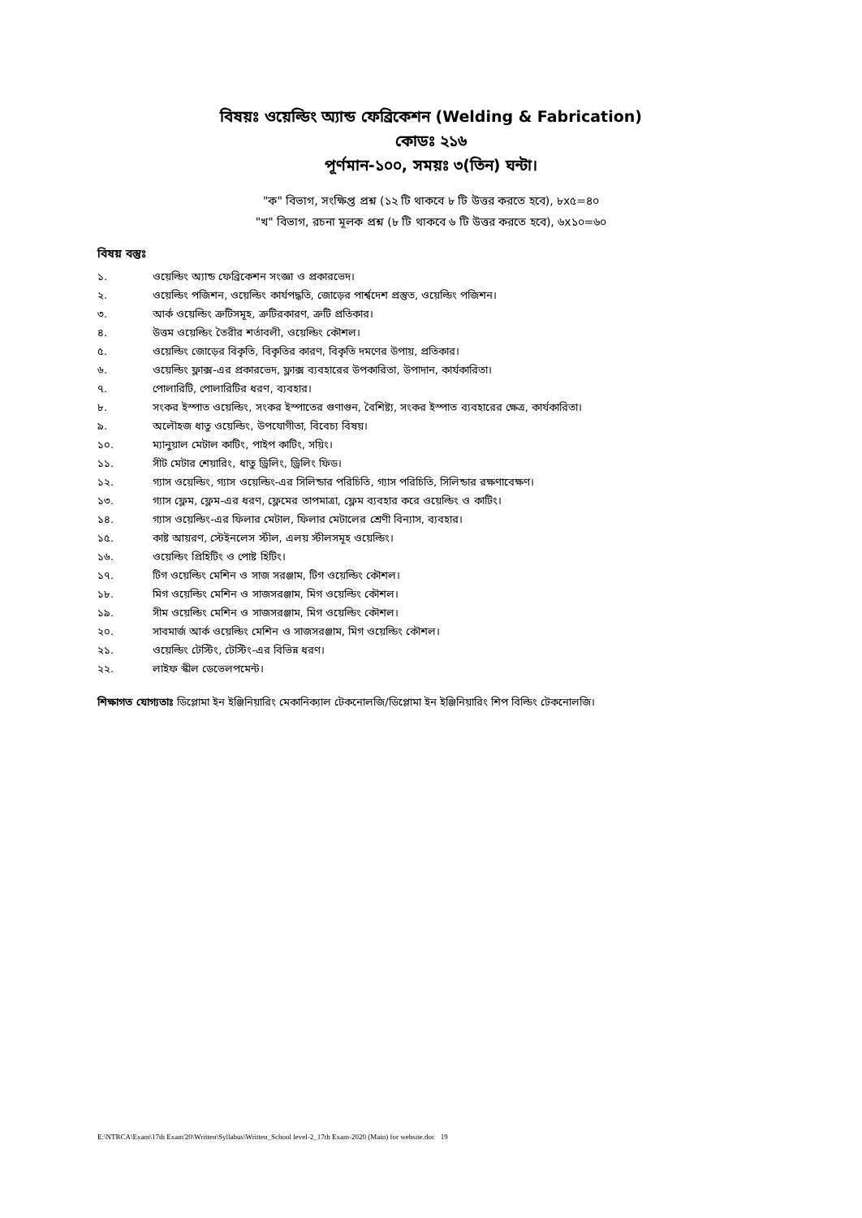বিষয়ঃ ওয়েল্ডিং অ্যান্ড ফেব্রিকেশন (Welding & Fabrication)
কোডঃ ২১৬
পূর্ণমান-১০০, সময়ঃ ৩(তিন) ঘন্টা।
"ক" বিভাগ, সংক্ষিপ্ত প্রশ্ন (১২ টি থাকবে ৮ টি উত্তর করতে হবে), ৮x৫=৪০
"খ" বিভাগ, রচনা মূলক প্রশ্ন (৮ টি থাকবে ৬ টি উত্তর করতে হবে), ৬x১০=৬০
বিষয় বস্তুঃ
১. ওয়েল্ডিং অ্যান্ড ফেব্রিকেশন সংজ্ঞা ও প্রকারভেদ।
২. ওয়েল্ডিং পজিশন, ওয়েল্ডিং কার্যপদ্ধতি, জোড়ের পার্শ্বদেশ প্রস্তুত, ওয়েল্ডিং পজিশন।
৩. আর্ক ওয়েল্ডিং ত্রুটিসমূহ, ত্রুটিরকারণ, ত্রুটি প্রতিকার।
৪. উত্তম ওয়েল্ডিং তৈরীর শর্তাবলী, ওয়েল্ডিং কৌশল।
৫. ওয়েল্ডিং জোড়ের বিকৃতি, বিকৃতির কারণ, বিকৃতি দমণের উপায়, প্রতিকার।
৬. ওয়েল্ডিং ফ্লাক্স-এর প্রকারভেদ, ফ্লাক্স ব্যবহারের উপকারিতা, উপাদান, কার্যকারিতা।
৭. পোলারিটি, পোলারিটির ধরণ, ব্যবহার।
৮. সংকর ইস্পাত ওয়েল্ডিং, সংকর ইস্পাতের গুণাগুন, বৈশিষ্ট্য, সংকর ইস্পাত ব্যবহারের ক্ষেত্র, কার্যকারিতা।
৯. অলৌহজ ধাতু ওয়েল্ডিং, উপযোগীতা, বিবেচ্য বিষয়।
১০. ম্যানুয়াল মেটাল কাটিং, পাইপ কাটিং, সয়িং।
১১. সীট মেটার শেয়ারিং, ধাতু ড্রিলিং, ড্রিলিং ফিড।
১২. গ্যাস ওয়েল্ডিং, গ্যাস ওয়েল্ডিং-এর সিলিন্ডার পরিচিতি, গ্যাস পরিচিতি, সিলিন্ডার রক্ষণাবেক্ষণ।
১৩. গ্যাস ফ্লেম, ফ্লেম-এর ধরণ, ফ্লেমের তাপমাত্রা, ফ্লেম ব্যবহার করে ওয়েল্ডিং ও কাটিং।
১৪. গ্যাস ওয়েল্ডিং-এর ফিলার মেটাল, ফিলার মেটালের শ্রেণী বিন্যাস, ব্যবহার।
১৫. কাষ্ট আয়রণ, স্টেইনলেস স্টীল, এলয় স্টীলসমূহ ওয়েল্ডিং।
১৬. ওয়েল্ডিং প্রিহিটিং ও পোষ্ট হিটিং।
১৭. টিগ ওয়েল্ডিং মেশিন ও সাজ সরঞ্জাম, টিগ ওয়েল্ডিং কৌশল।
১৮. মিগ ওয়েল্ডিং মেশিন ও সাজসরঞ্জাম, মিগ ওয়েল্ডিং কৌশল।
১৯. সীম ওয়েল্ডিং মেশিন ও সাজসরঞ্জাম, মিগ ওয়েল্ডিং কৌশল।
২০. সাবমার্জ আর্ক ওয়েল্ডিং মেশিন ও সাজসরঞ্জাম, মিগ ওয়েল্ডিং কৌশল।
২১. ওয়েল্ডিং টেস্টিং, টেস্টিং-এর বিভিন্ন ধরণ।
২২. লাইফ স্কীল ডেভেলপমেন্ট।
শিক্ষাগত যোগ্যতাঃ ডিপ্লোমা ইন ইঞ্জিনিয়ারিং মেকানিক্যাল টেকনোলজি/ডিপ্লোমা ইন ইঞ্জিনিয়ারিং শিপ বিল্ডিং টেকনোলজি।
E:\NTRCA\Exam\17th Exam'20\Written\Syllabus\Written_School level-2_17th Exam-2020 (Main) for website.doc 19